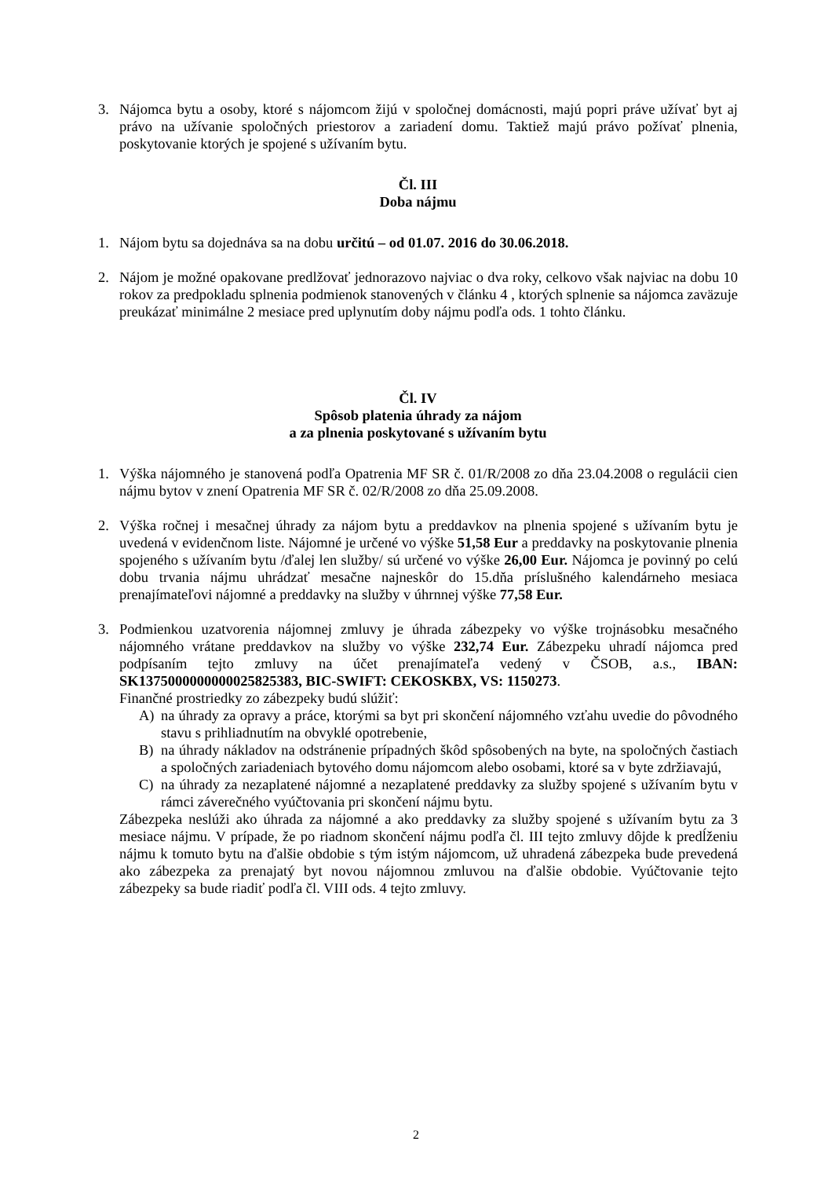3. Nájomca bytu a osoby, ktoré s nájomcom žijú v spoločnej domácnosti, majú popri práve užívať byt aj právo na užívanie spoločných priestorov a zariadení domu. Taktiež majú právo požívať plnenia, poskytovanie ktorých je spojené s užívaním bytu.
Čl. III
Doba nájmu
1. Nájom bytu sa dojednáva sa na dobu určitú – od 01.07. 2016 do 30.06.2018.
2. Nájom je možné opakovane predlžovať jednorazovo najviac o dva roky, celkovo však najviac na dobu 10 rokov za predpokladu splnenia podmienok stanovených v článku 4 , ktorých splnenie sa nájomca zaväzuje preukázať minimálne 2 mesiace pred uplynutím doby nájmu podľa ods. 1 tohto článku.
Čl. IV
Spôsob platenia úhrady za nájom
a za plnenia poskytované s užívaním bytu
1. Výška nájomného je stanovená podľa Opatrenia MF SR č. 01/R/2008 zo dňa 23.04.2008 o regulácii cien nájmu bytov v znení Opatrenia MF SR č. 02/R/2008 zo dňa 25.09.2008.
2. Výška ročnej i mesačnej úhrady za nájom bytu a preddavkov na plnenia spojené s užívaním bytu je uvedená v evidenčnom liste. Nájomné je určené vo výške 51,58 Eur a preddavky na poskytovanie plnenia spojeného s užívaním bytu /ďalej len služby/ sú určené vo výške 26,00 Eur. Nájomca je povinný po celú dobu trvania nájmu uhrádzať mesačne najneskôr do 15.dňa príslušného kalendárneho mesiaca prenajímateľovi nájomné a preddavky na služby v úhrnnej výške 77,58 Eur.
3. Podmienkou uzatvorenia nájomnej zmluvy je úhrada zábezpeky vo výške trojnásobku mesačného nájomného vrátane preddavkov na služby vo výške 232,74 Eur. Zábezpeku uhradí nájomca pred podpísaním tejto zmluvy na účet prenajímateľa vedený v ČSOB, a.s., IBAN: SK1375000000000025825383, BIC-SWIFT: CEKOSKBX, VS: 1150273.
Finančné prostriedky zo zábezpeky budú slúžiť:
A) na úhrady za opravy a práce, ktorými sa byt pri skončení nájomného vzťahu uvedie do pôvodného stavu s prihliadnutím na obvyklé opotrebenie,
B) na úhrady nákladov na odstránenie prípadných škôd spôsobených na byte, na spoločných častiach a spoločných zariadeniach bytového domu nájomcom alebo osobami, ktoré sa v byte zdržiavajú,
C) na úhrady za nezaplatené nájomné a nezaplatené preddavky za služby spojené s užívaním bytu v rámci záverečného vyúčtovania pri skončení nájmu bytu.
Zábezpeka neslúži ako úhrada za nájomné a ako preddavky za služby spojené s užívaním bytu za 3 mesiace nájmu. V prípade, že po riadnom skončení nájmu podľa čl. III tejto zmluvy dôjde k predĺženiu nájmu k tomuto bytu na ďalšie obdobie s tým istým nájomcom, už uhradená zábezpeka bude prevedená ako zábezpeka za prenajatý byt novou nájomnou zmluvou na ďalšie obdobie. Vyúčtovanie tejto zábezpeky sa bude riadiť podľa čl. VIII ods. 4 tejto zmluvy.
2